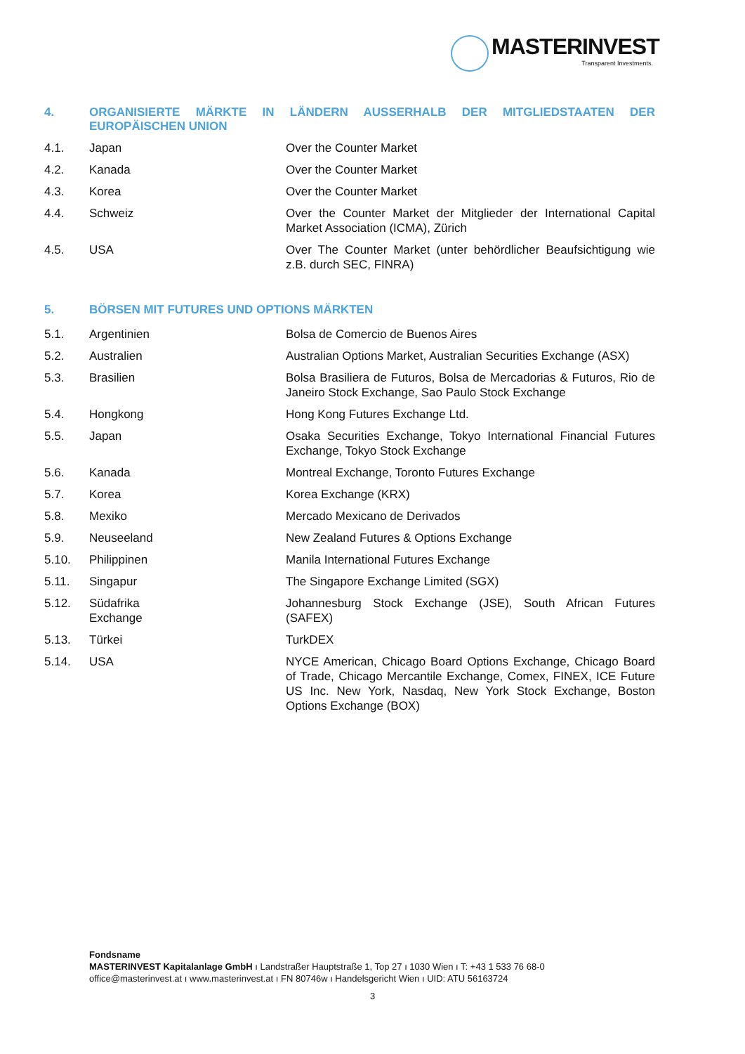MASTERINVEST
Transparent Investments.
4. ORGANISIERTE MÄRKTE IN LÄNDERN AUSSERHALB DER MITGLIEDSTAATEN DER EUROPÄISCHEN UNION
| 4.1. | Japan | Over the Counter Market |
| 4.2. | Kanada | Over the Counter Market |
| 4.3. | Korea | Over the Counter Market |
| 4.4. | Schweiz | Over the Counter Market der Mitglieder der International Capital Market Association (ICMA), Zürich |
| 4.5. | USA | Over The Counter Market (unter behördlicher Beaufsichtigung wie z.B. durch SEC, FINRA) |
5. BÖRSEN MIT FUTURES UND OPTIONS MÄRKTEN
| 5.1. | Argentinien | Bolsa de Comercio de Buenos Aires |
| 5.2. | Australien | Australian Options Market, Australian Securities Exchange (ASX) |
| 5.3. | Brasilien | Bolsa Brasiliera de Futuros, Bolsa de Mercadorias & Futuros, Rio de Janeiro Stock Exchange, Sao Paulo Stock Exchange |
| 5.4. | Hongkong | Hong Kong Futures Exchange Ltd. |
| 5.5. | Japan | Osaka Securities Exchange, Tokyo International Financial Futures Exchange, Tokyo Stock Exchange |
| 5.6. | Kanada | Montreal Exchange, Toronto Futures Exchange |
| 5.7. | Korea | Korea Exchange (KRX) |
| 5.8. | Mexiko | Mercado Mexicano de Derivados |
| 5.9. | Neuseeland | New Zealand Futures & Options Exchange |
| 5.10. | Philippinen | Manila International Futures Exchange |
| 5.11. | Singapur | The Singapore Exchange Limited (SGX) |
| 5.12. | Südafrika Exchange | Johannesburg Stock Exchange (JSE), South African Futures (SAFEX) |
| 5.13. | Türkei | TurkDEX |
| 5.14. | USA | NYCE American, Chicago Board Options Exchange, Chicago Board of Trade, Chicago Mercantile Exchange, Comex, FINEX, ICE Future US Inc. New York, Nasdaq, New York Stock Exchange, Boston Options Exchange (BOX) |
Fondsname
MASTERINVEST Kapitalanlage GmbH ı Landstraßer Hauptstraße 1, Top 27 ı 1030 Wien ı T: +43 1 533 76 68-0
office@masterinvest.at ı www.masterinvest.at ı FN 80746w ı Handelsgericht Wien ı UID: ATU 56163724
3